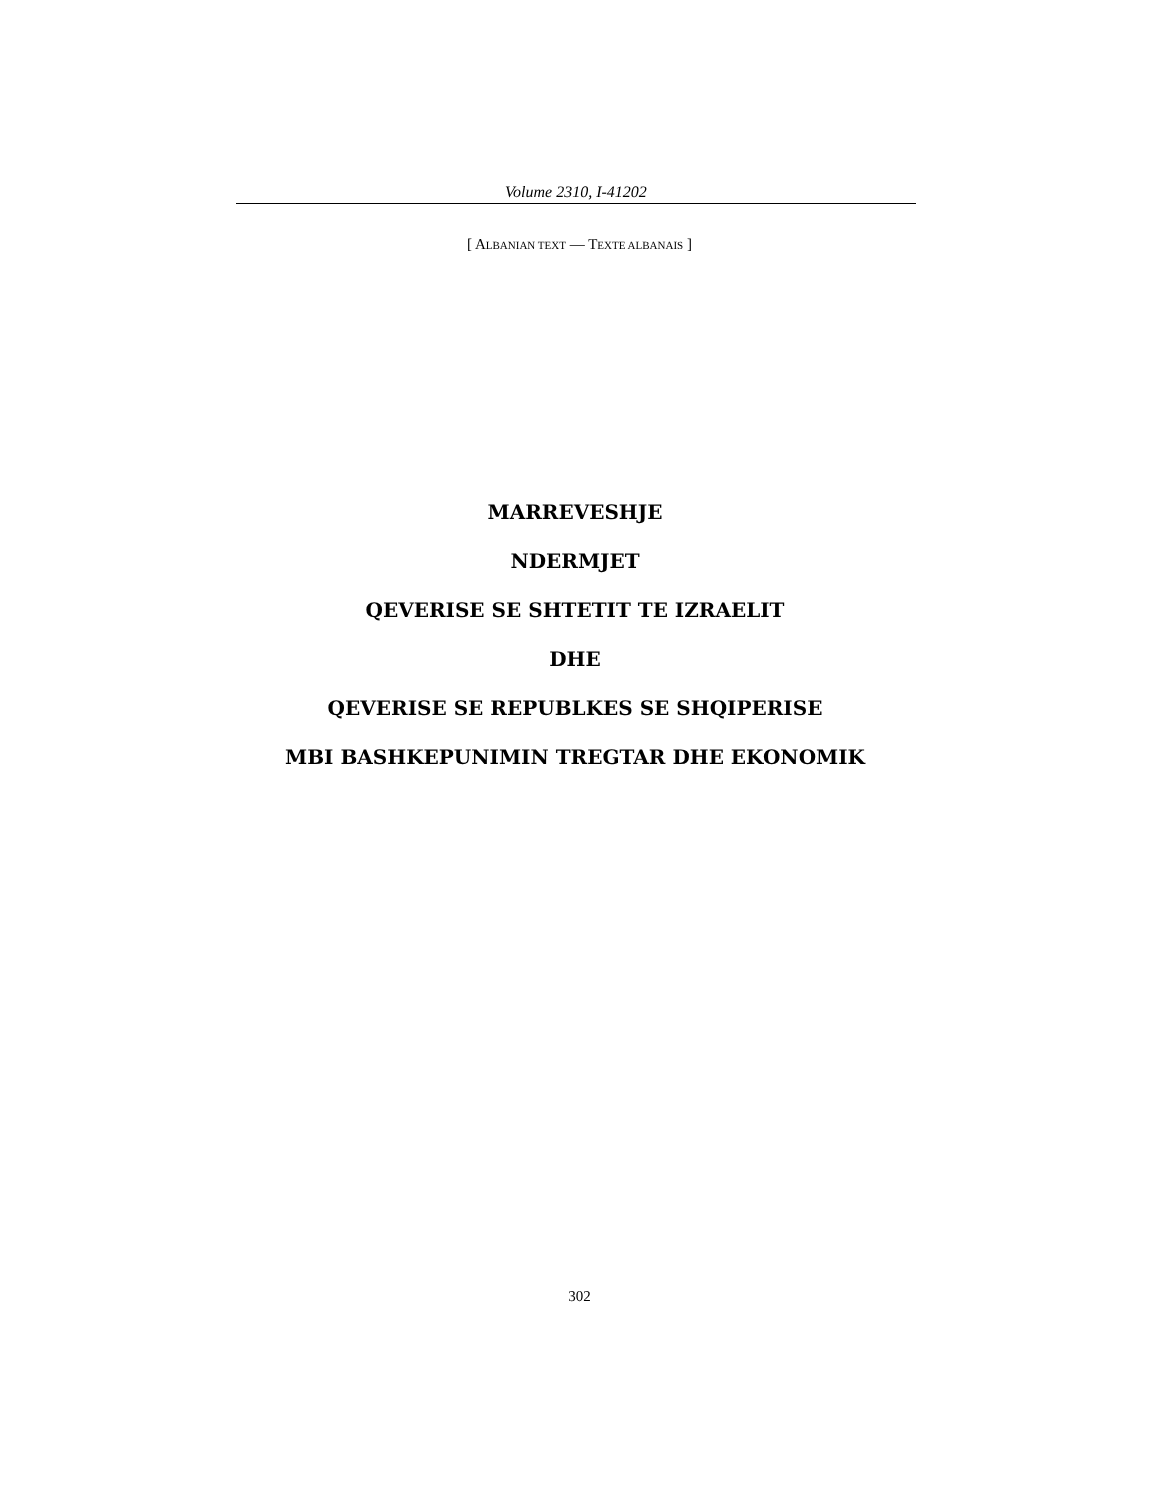Volume 2310, I-41202
[ ALBANIAN TEXT — TEXTE ALBANAIS ]
MARREVESHJE
NDERMJET
QEVERISE SE SHTETIT TE IZRAELIT
DHE
QEVERISE SE REPUBLKES SE SHQIPERISE
MBI BASHKEPUNIMIN TREGTAR DHE EKONOMIK
302